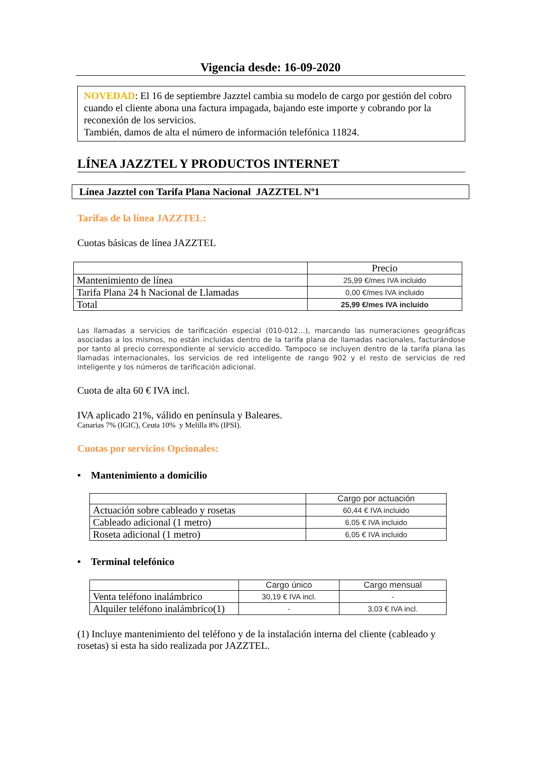Vigencia desde: 16-09-2020
NOVEDAD: El 16 de septiembre Jazztel cambia su modelo de cargo por gestión del cobro cuando el cliente abona una factura impagada, bajando este importe y cobrando por la reconexión de los servicios.
También, damos de alta el número de información telefónica 11824.
LÍNEA JAZZTEL Y PRODUCTOS INTERNET
Línea Jazztel con Tarifa Plana Nacional JAZZTEL Nº1
Tarifas de la línea JAZZTEL:
Cuotas básicas de línea JAZZTEL
| | Precio |
| --- | --- |
| Mantenimiento de línea | 25,99 €/mes IVA incluido |
| Tarifa Plana 24 h Nacional de Llamadas | 0,00 €/mes IVA incluido |
| Total | 25,99 €/mes IVA incluido |
Las llamadas a servicios de tarificación especial (010-012…), marcando las numeraciones geográficas asociadas a los mismos, no están incluidas dentro de la tarifa plana de llamadas nacionales, facturándose por tanto al precio correspondiente al servicio accedido. Tampoco se incluyen dentro de la tarifa plana las llamadas internacionales, los servicios de red inteligente de rango 902 y el resto de servicios de red inteligente y los números de tarificación adicional.
Cuota de alta 60 € IVA incl.
IVA aplicado 21%, válido en península y Baleares.
Canarias 7% (IGIC), Ceuta 10% y Melilla 8% (IPSI).
Cuotas por servicios Opcionales:
• Mantenimiento a domicilio
| | Cargo por actuación |
| --- | --- |
| Actuación sobre cableado y rosetas | 60,44 € IVA incluido |
| Cableado adicional (1 metro) | 6,05 € IVA incluido |
| Roseta adicional (1 metro) | 6,05 € IVA incluido |
• Terminal telefónico
| | Cargo único | Cargo mensual |
| --- | --- | --- |
| Venta teléfono inalámbrico | 30,19 € IVA incl. | - |
| Alquiler teléfono inalámbrico(1) | - | 3,03 € IVA incl. |
(1) Incluye mantenimiento del teléfono y de la instalación interna del cliente (cableado y rosetas) si esta ha sido realizada por JAZZTEL.